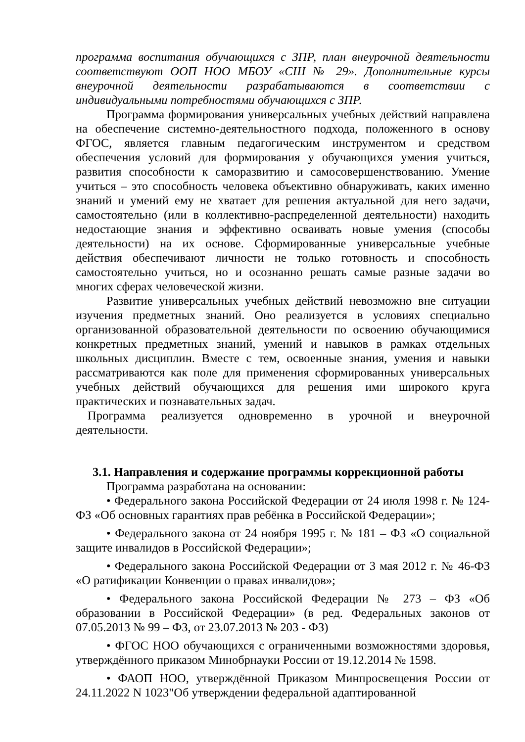программа воспитания обучающихся с ЗПР, план внеурочной деятельности соответствуют ООП НОО МБОУ «СШ № 29». Дополнительные курсы внеурочной деятельности разрабатываются в соответствии с индивидуальными потребностями обучающихся с ЗПР.
Программа формирования универсальных учебных действий направлена на обеспечение системно-деятельностного подхода, положенного в основу ФГОС, является главным педагогическим инструментом и средством обеспечения условий для формирования у обучающихся умения учиться, развития способности к саморазвитию и самосовершенствованию. Умение учиться – это способность человека объективно обнаруживать, каких именно знаний и умений ему не хватает для решения актуальной для него задачи, самостоятельно (или в коллективно-распределенной деятельности) находить недостающие знания и эффективно осваивать новые умения (способы деятельности) на их основе. Сформированные универсальные учебные действия обеспечивают личности не только готовность и способность самостоятельно учиться, но и осознанно решать самые разные задачи во многих сферах человеческой жизни.
Развитие универсальных учебных действий невозможно вне ситуации изучения предметных знаний. Оно реализуется в условиях специально организованной образовательной деятельности по освоению обучающимися конкретных предметных знаний, умений и навыков в рамках отдельных школьных дисциплин. Вместе с тем, освоенные знания, умения и навыки рассматриваются как поле для применения сформированных универсальных учебных действий обучающихся для решения ими широкого круга практических и познавательных задач.
Программа реализуется одновременно в урочной и внеурочной деятельности.
3.1. Направления и содержание программы коррекционной работы
Программа разработана на основании:
• Федерального закона Российской Федерации от 24 июля 1998 г. № 124-ФЗ «Об основных гарантиях прав ребёнка в Российской Федерации»;
• Федерального закона от 24 ноября 1995 г. № 181 – ФЗ «О социальной защите инвалидов в Российской Федерации»;
• Федерального закона Российской Федерации от 3 мая 2012 г. № 46-ФЗ «О ратификации Конвенции о правах инвалидов»;
• Федерального закона Российской Федерации № 273 – ФЗ «Об образовании в Российской Федерации» (в ред. Федеральных законов от 07.05.2013 № 99 – ФЗ, от 23.07.2013 № 203 - ФЗ)
• ФГОС НОО обучающихся с ограниченными возможностями здоровья, утверждённого приказом Минобрнауки России от 19.12.2014 № 1598.
• ФАОП НОО, утверждённой Приказом Минпросвещения России от 24.11.2022 N 1023"Об утверждении федеральной адаптированной